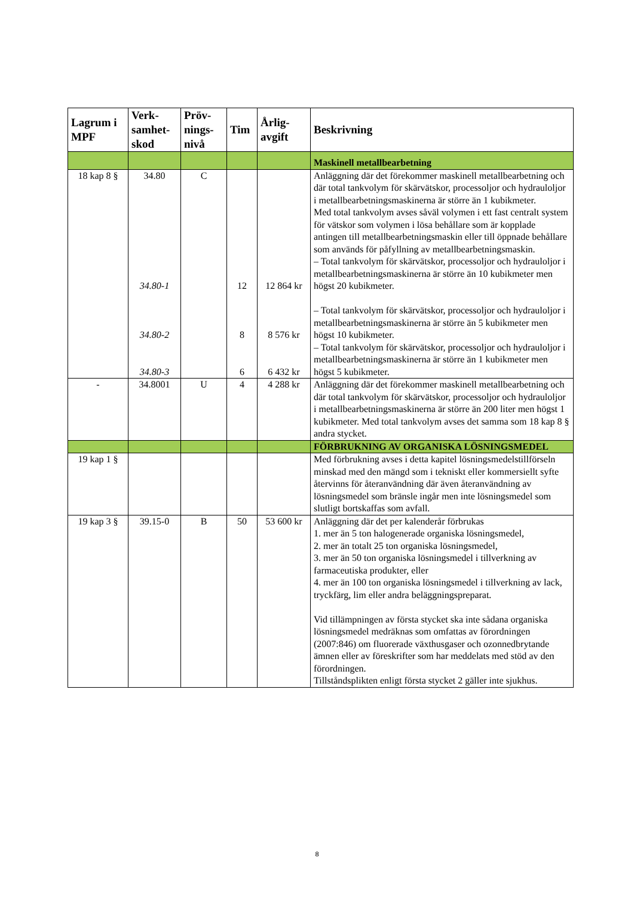| Lagrum i MPF | Verk-samhet-skod | Pröv-nings-nivå | Tim | Årlig-avgift | Beskrivning |
| --- | --- | --- | --- | --- | --- |
| | | | | | Maskinell metallbearbetning |
| 18 kap 8 § | 34.80 34.80-1 34.80-2 34.80-3 | C | 12 8 6 | 12 864 kr 8 576 kr 6 432 kr | Anläggning där det förekommer maskinell metallbearbetning och där total tankvolym för skärvätskor, processoljor och hydrauloljor i metallbearbetningsmaskinerna är större än 1 kubikmeter. Med total tankvolym avses såväl volymen i ett fast centralt system för vätskor som volymen i lösa behållare som är kopplade antingen till metallbearbetningsmaskin eller till öppnade behållare som används för påfyllning av metallbearbetningsmaskin. – Total tankvolym för skärvätskor, processoljor och hydrauloljor i metallbearbetningsmaskinerna är större än 10 kubikmeter men högst 20 kubikmeter. – Total tankvolym för skärvätskor, processoljor och hydrauloljor i metallbearbetningsmaskinerna är större än 5 kubikmeter men högst 10 kubikmeter. – Total tankvolym för skärvätskor, processoljor och hydrauloljor i metallbearbetningsmaskinerna är större än 1 kubikmeter men högst 5 kubikmeter. |
| - | 34.8001 | U | 4 | 4 288 kr | Anläggning där det förekommer maskinell metallbearbetning och där total tankvolym för skärvätskor, processoljor och hydrauloljor i metallbearbetningsmaskinerna är större än 200 liter men högst 1 kubikmeter. Med total tankvolym avses det samma som 18 kap 8 § andra stycket. |
| | | | | | FÖRBRUKNING AV ORGANISKA LÖSNINGSMEDEL |
| 19 kap 1 § | | | | | Med förbrukning avses i detta kapitel lösningsmedelstillförseln minskad med den mängd som i tekniskt eller kommersiellt syfte återvinns för återanvändning där även återanvändning av lösningsmedel som bränsle ingår men inte lösningsmedel som slutligt bortskaffas som avfall. |
| 19 kap 3 § | 39.15-0 | B | 50 | 53 600 kr | Anläggning där det per kalenderår förbrukas 1. mer än 5 ton halogenerade organiska lösningsmedel, 2. mer än totalt 25 ton organiska lösningsmedel, 3. mer än 50 ton organiska lösningsmedel i tillverkning av farmaceutiska produkter, eller 4. mer än 100 ton organiska lösningsmedel i tillverkning av lack, tryckfärg, lim eller andra beläggningspreparat. Vid tillämpningen av första stycket ska inte sådana organiska lösningsmedel medräknas som omfattas av förordningen (2007:846) om fluorerade växthusgaser och ozonnedbrytande ämnen eller av föreskrifter som har meddelats med stöd av den förordningen. Tillståndsplikten enligt första stycket 2 gäller inte sjukhus. |
8